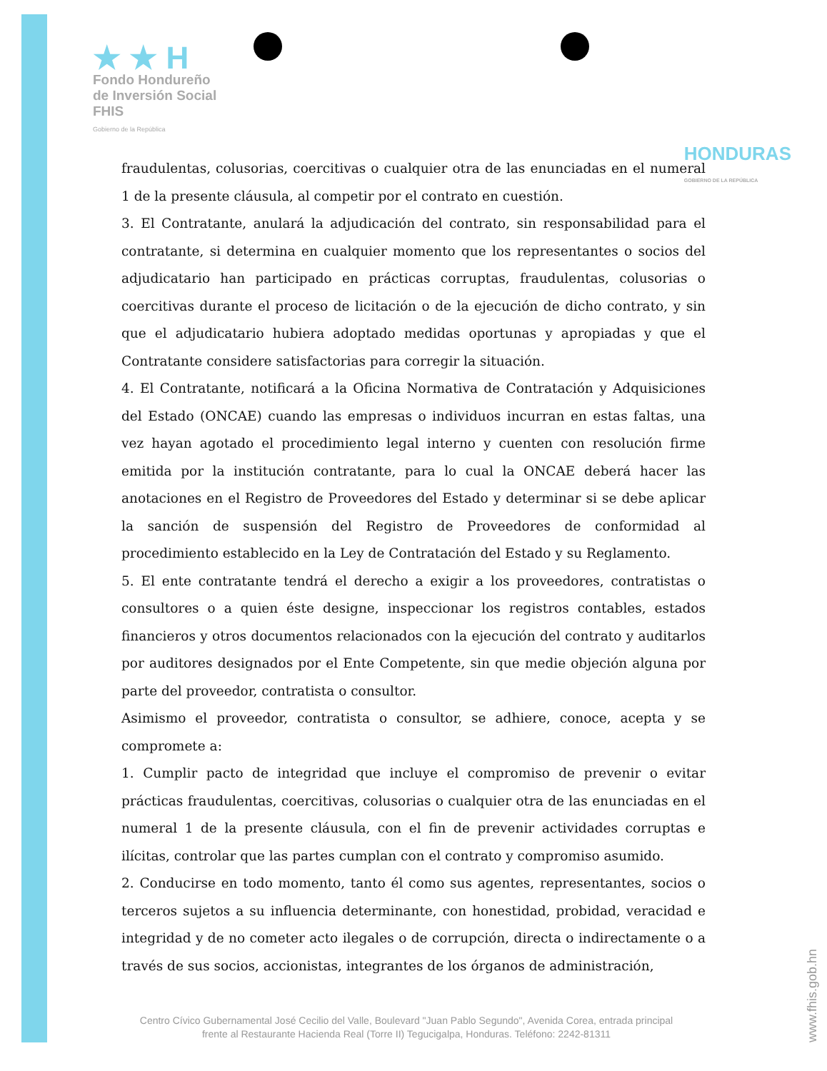★ ★ H
Fondo Hondureño
de Inversión Social
FHIS
Gobierno de la República
HONDURAS
GOBIERNO DE LA REPÚBLICA
fraudulentas, colusorias, coercitivas o cualquier otra de las enunciadas en el numeral 1 de la presente cláusula, al competir por el contrato en cuestión.
3. El Contratante, anulará la adjudicación del contrato, sin responsabilidad para el contratante, si determina en cualquier momento que los representantes o socios del adjudicatario han participado en prácticas corruptas, fraudulentas, colusorias o coercitivas durante el proceso de licitación o de la ejecución de dicho contrato, y sin que el adjudicatario hubiera adoptado medidas oportunas y apropiadas y que el Contratante considere satisfactorias para corregir la situación.
4. El Contratante, notificará a la Oficina Normativa de Contratación y Adquisiciones del Estado (ONCAE) cuando las empresas o individuos incurran en estas faltas, una vez hayan agotado el procedimiento legal interno y cuenten con resolución firme emitida por la institución contratante, para lo cual la ONCAE deberá hacer las anotaciones en el Registro de Proveedores del Estado y determinar si se debe aplicar la sanción de suspensión del Registro de Proveedores de conformidad al procedimiento establecido en la Ley de Contratación del Estado y su Reglamento.
5. El ente contratante tendrá el derecho a exigir a los proveedores, contratistas o consultores o a quien éste designe, inspeccionar los registros contables, estados financieros y otros documentos relacionados con la ejecución del contrato y auditarlos por auditores designados por el Ente Competente, sin que medie objeción alguna por parte del proveedor, contratista o consultor.
Asimismo el proveedor, contratista o consultor, se adhiere, conoce, acepta y se compromete a:
1. Cumplir pacto de integridad que incluye el compromiso de prevenir o evitar prácticas fraudulentas, coercitivas, colusorias o cualquier otra de las enunciadas en el numeral 1 de la presente cláusula, con el fin de prevenir actividades corruptas e ilícitas, controlar que las partes cumplan con el contrato y compromiso asumido.
2. Conducirse en todo momento, tanto él como sus agentes, representantes, socios o terceros sujetos a su influencia determinante, con honestidad, probidad, veracidad e integridad y de no cometer acto ilegales o de corrupción, directa o indirectamente o a través de sus socios, accionistas, integrantes de los órganos de administración,
Centro Cívico Gubernamental José Cecilio del Valle, Boulevard "Juan Pablo Segundo", Avenida Corea, entrada principal frente al Restaurante Hacienda Real (Torre II) Tegucigalpa, Honduras. Teléfono: 2242-81311
www.fhis.gob.hn